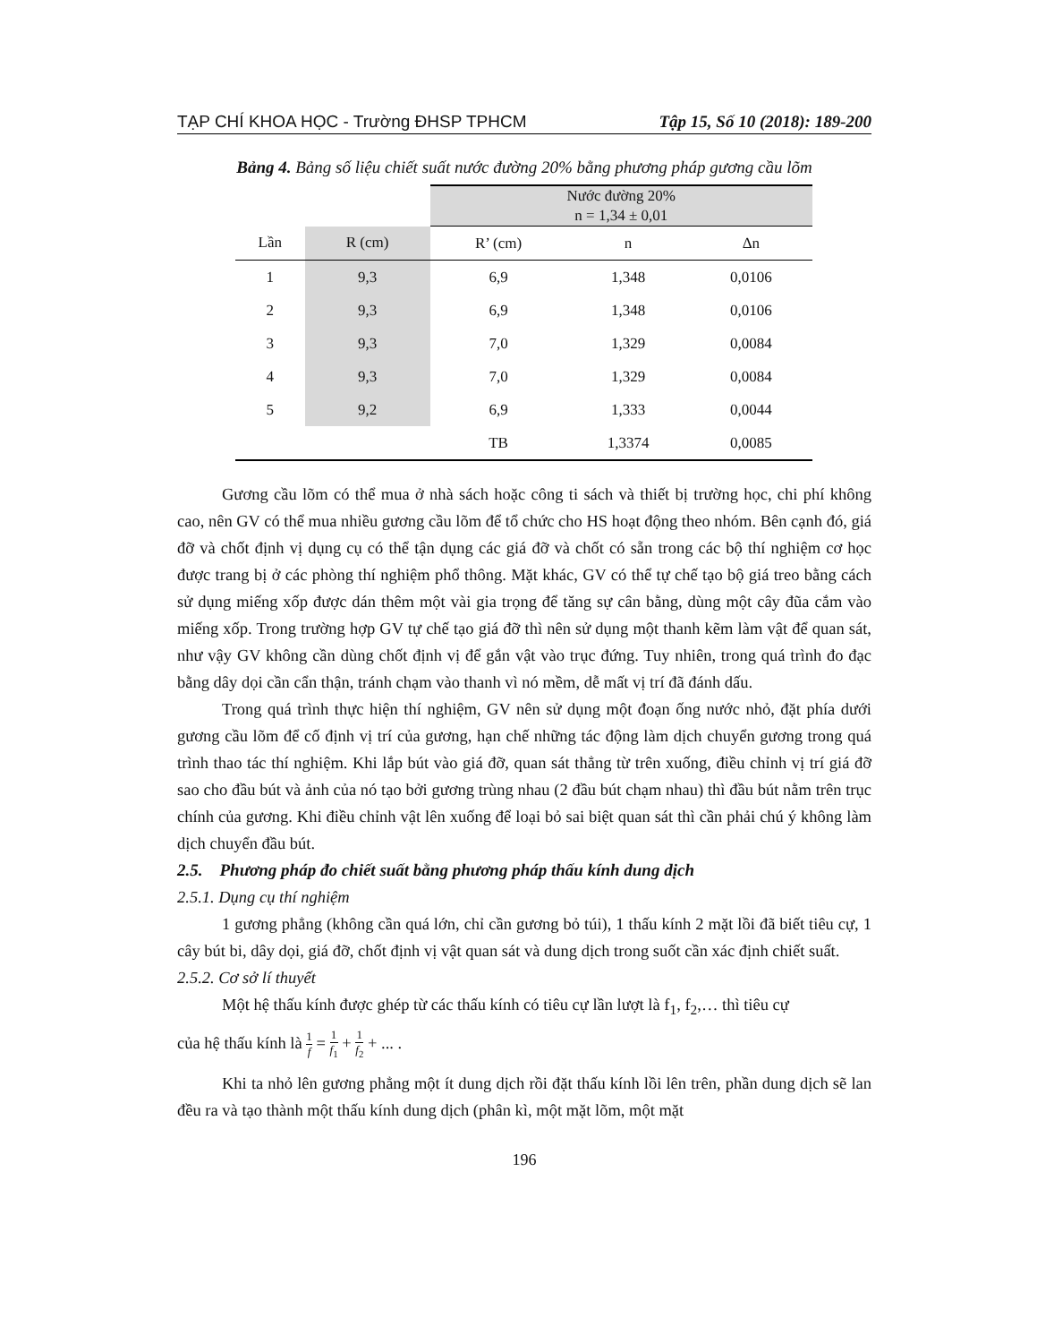TẠP CHÍ KHOA HỌC - Trường ĐHSP TPHCM Tập 15, Số 10 (2018): 189-200
Bảng 4. Bảng số liệu chiết suất nước đường 20% bằng phương pháp gương cầu lõm
| | | Nước đường 20% n = 1,34 ± 0,01 | | |
| --- | --- | --- | --- | --- |
| Lần | R (cm) | R’ (cm) | n | Δn |
| 1 | 9,3 | 6,9 | 1,348 | 0,0106 |
| 2 | 9,3 | 6,9 | 1,348 | 0,0106 |
| 3 | 9,3 | 7,0 | 1,329 | 0,0084 |
| 4 | 9,3 | 7,0 | 1,329 | 0,0084 |
| 5 | 9,2 | 6,9 | 1,333 | 0,0044 |
| | | TB | 1,3374 | 0,0085 |
Gương cầu lõm có thể mua ở nhà sách hoặc công ti sách và thiết bị trường học, chi phí không cao, nên GV có thể mua nhiều gương cầu lõm để tổ chức cho HS hoạt động theo nhóm. Bên cạnh đó, giá đỡ và chốt định vị dụng cụ có thể tận dụng các giá đỡ và chốt có sẵn trong các bộ thí nghiệm cơ học được trang bị ở các phòng thí nghiệm phổ thông. Mặt khác, GV có thể tự chế tạo bộ giá treo bằng cách sử dụng miếng xốp được dán thêm một vài gia trọng để tăng sự cân bằng, dùng một cây đũa cắm vào miếng xốp. Trong trường hợp GV tự chế tạo giá đỡ thì nên sử dụng một thanh kẽm làm vật để quan sát, như vậy GV không cần dùng chốt định vị để gắn vật vào trục đứng. Tuy nhiên, trong quá trình đo đạc bằng dây dọi cần cẩn thận, tránh chạm vào thanh vì nó mềm, dễ mất vị trí đã đánh dấu.
Trong quá trình thực hiện thí nghiệm, GV nên sử dụng một đoạn ống nước nhỏ, đặt phía dưới gương cầu lõm để cố định vị trí của gương, hạn chế những tác động làm dịch chuyển gương trong quá trình thao tác thí nghiệm. Khi lắp bút vào giá đỡ, quan sát thẳng từ trên xuống, điều chỉnh vị trí giá đỡ sao cho đầu bút và ảnh của nó tạo bởi gương trùng nhau (2 đầu bút chạm nhau) thì đầu bút nằm trên trục chính của gương. Khi điều chỉnh vật lên xuống để loại bỏ sai biệt quan sát thì cần phải chú ý không làm dịch chuyển đầu bút.
2.5. Phương pháp đo chiết suất bằng phương pháp thấu kính dung dịch
2.5.1. Dụng cụ thí nghiệm
1 gương phẳng (không cần quá lớn, chỉ cần gương bỏ túi), 1 thấu kính 2 mặt lồi đã biết tiêu cự, 1 cây bút bi, dây dọi, giá đỡ, chốt định vị vật quan sát và dung dịch trong suốt cần xác định chiết suất.
2.5.2. Cơ sở lí thuyết
Một hệ thấu kính được ghép từ các thấu kính có tiêu cự lần lượt là f<sub>1</sub>, f<sub>2</sub>,… thì tiêu cự
của hệ thấu kính là 1 f = 1 f<sub>1</sub> + 1 f<sub>2</sub> + ... .
Khi ta nhỏ lên gương phẳng một ít dung dịch rồi đặt thấu kính lồi lên trên, phần dung dịch sẽ lan đều ra và tạo thành một thấu kính dung dịch (phân kì, một mặt lõm, một mặt
196